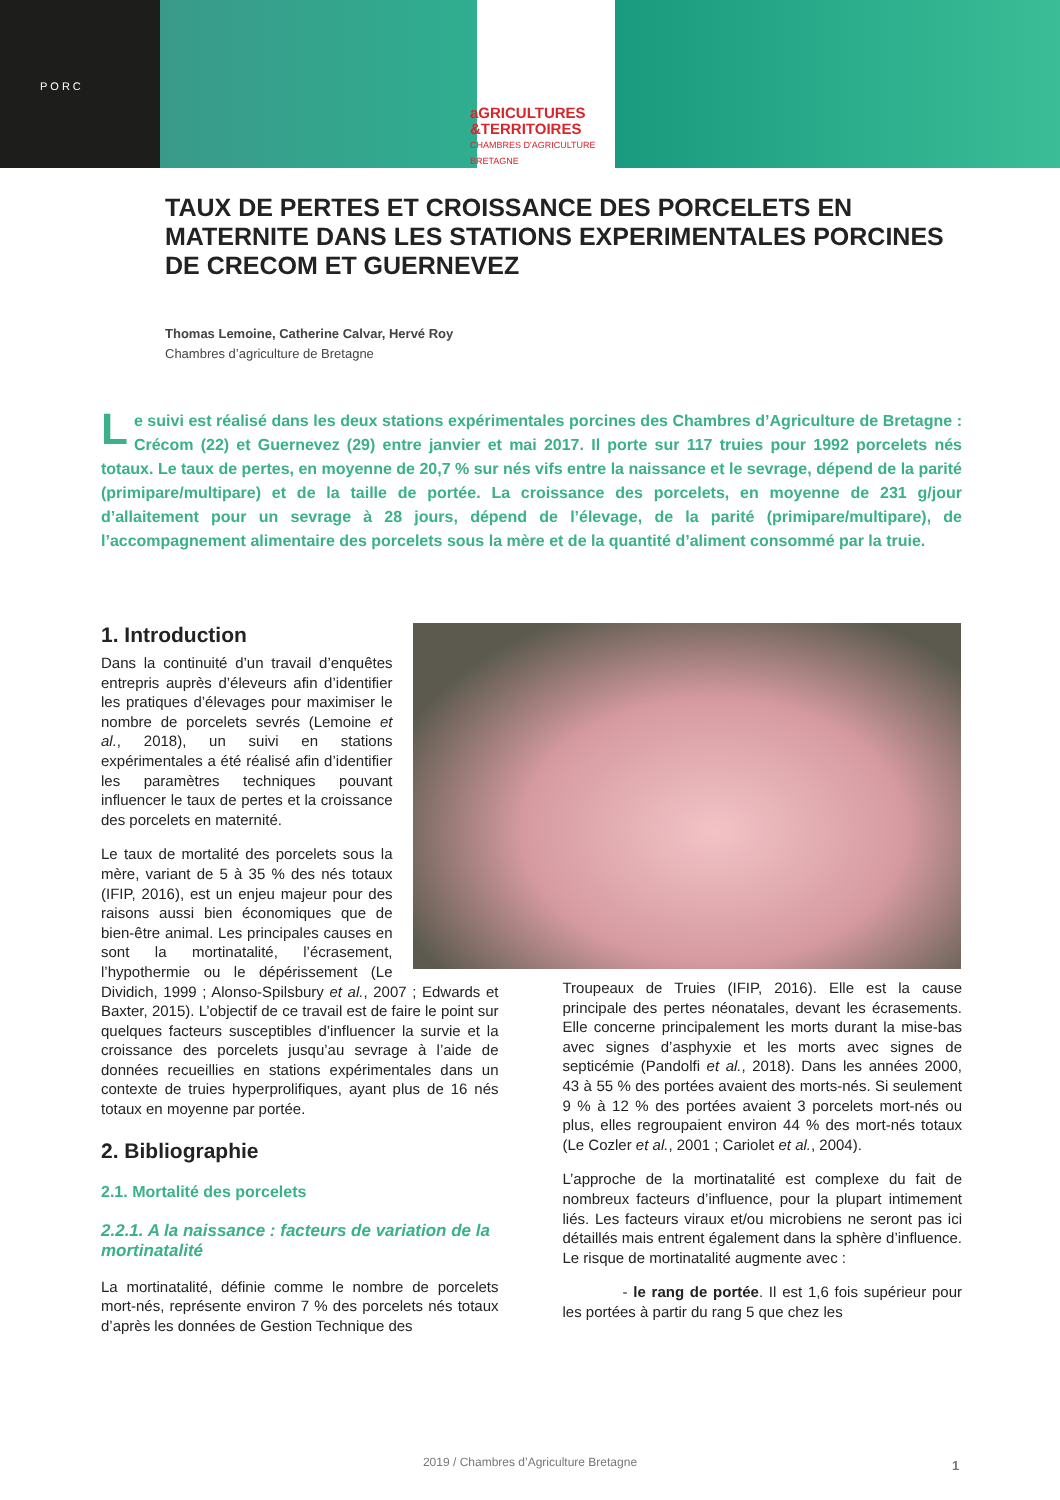PORC
aGRICULTURES
&TERRITOIRES
CHAMBRES D'AGRICULTURE
BRETAGNE
TAUX DE PERTES ET CROISSANCE DES PORCELETS EN MATERNITE DANS LES STATIONS EXPERIMENTALES PORCINES DE CRECOM ET GUERNEVEZ
Thomas Lemoine, Catherine Calvar, Hervé Roy
Chambres d’agriculture de Bretagne
Le suivi est réalisé dans les deux stations expérimentales porcines des Chambres d’Agriculture de Bretagne : Crécom (22) et Guernevez (29) entre janvier et mai 2017. Il porte sur 117 truies pour 1992 porcelets nés totaux. Le taux de pertes, en moyenne de 20,7 % sur nés vifs entre la naissance et le sevrage, dépend de la parité (primipare/multipare) et de la taille de portée. La croissance des porcelets, en moyenne de 231 g/jour d’allaitement pour un sevrage à 28 jours, dépend de l’élevage, de la parité (primipare/multipare), de l’accompagnement alimentaire des porcelets sous la mère et de la quantité d’aliment consommé par la truie.
1. Introduction
Dans la continuité d’un travail d’enquêtes entrepris auprès d’éleveurs afin d’identifier les pratiques d’élevages pour maximiser le nombre de porcelets sevrés (Lemoine et al., 2018), un suivi en stations expérimentales a été réalisé afin d’identifier les paramètres techniques pouvant influencer le taux de pertes et la croissance des porcelets en maternité.
Le taux de mortalité des porcelets sous la mère, variant de 5 à 35 % des nés totaux (IFIP, 2016), est un enjeu majeur pour des raisons aussi bien économiques que de bien-être animal. Les principales causes en sont la mortinatalité, l’écrasement, l’hypothermie ou le dépérissement (Le Dividich, 1999 ; Alonso-Spilsbury et al., 2007 ; Edwards et Baxter, 2015). L’objectif de ce travail est de faire le point sur quelques facteurs susceptibles d’influencer la survie et la croissance des porcelets jusqu’au sevrage à l’aide de données recueillies en stations expérimentales dans un contexte de truies hyperprolifiques, ayant plus de 16 nés totaux en moyenne par portée.
2. Bibliographie
2.1. Mortalité des porcelets
2.2.1. A la naissance : facteurs de variation de la mortinatalité
La mortinatalité, définie comme le nombre de porcelets mort-nés, représente environ 7 % des porcelets nés totaux d’après les données de Gestion Technique des
Troupeaux de Truies (IFIP, 2016). Elle est la cause principale des pertes néonatales, devant les écrasements. Elle concerne principalement les morts durant la mise-bas avec signes d’asphyxie et les morts avec signes de septicémie (Pandolfi et al., 2018). Dans les années 2000, 43 à 55 % des portées avaient des morts-nés. Si seulement 9 % à 12 % des portées avaient 3 porcelets mort-nés ou plus, elles regroupaient environ 44 % des mort-nés totaux (Le Cozler et al., 2001 ; Cariolet et al., 2004).
L’approche de la mortinatalité est complexe du fait de nombreux facteurs d’influence, pour la plupart intimement liés. Les facteurs viraux et/ou microbiens ne seront pas ici détaillés mais entrent également dans la sphère d’influence. Le risque de mortinatalité augmente avec :
- le rang de portée. Il est 1,6 fois supérieur pour les portées à partir du rang 5 que chez les
2019 / Chambres d’Agriculture Bretagne 1